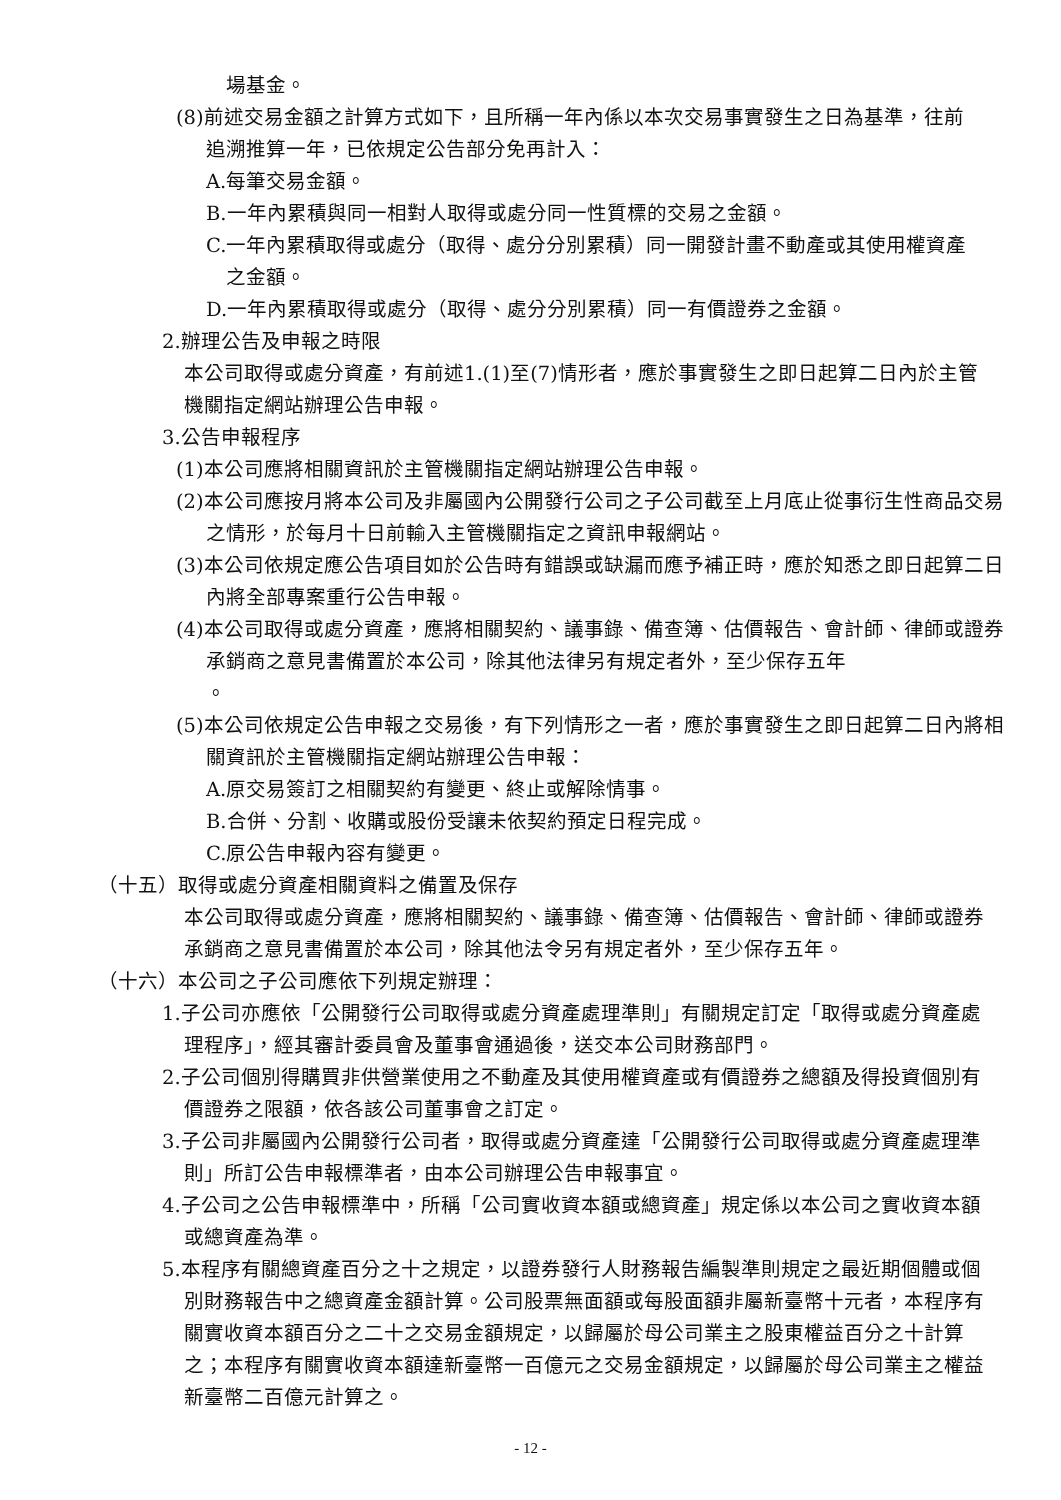場基金。
(8)前述交易金額之計算方式如下，且所稱一年內係以本次交易事實發生之日為基準，往前追溯推算一年，已依規定公告部分免再計入：
A.每筆交易金額。
B.一年內累積與同一相對人取得或處分同一性質標的交易之金額。
C.一年內累積取得或處分（取得、處分分別累積）同一開發計畫不動產或其使用權資產之金額。
D.一年內累積取得或處分（取得、處分分別累積）同一有價證券之金額。
2.辦理公告及申報之時限
本公司取得或處分資產，有前述1.(1)至(7)情形者，應於事實發生之即日起算二日內於主管機關指定網站辦理公告申報。
3.公告申報程序
(1)本公司應將相關資訊於主管機關指定網站辦理公告申報。
(2)本公司應按月將本公司及非屬國內公開發行公司之子公司截至上月底止從事衍生性商品交易之情形，於每月十日前輸入主管機關指定之資訊申報網站。
(3)本公司依規定應公告項目如於公告時有錯誤或缺漏而應予補正時，應於知悉之即日起算二日內將全部專案重行公告申報。
(4)本公司取得或處分資產，應將相關契約、議事錄、備查簿、估價報告、會計師、律師或證券承銷商之意見書備置於本公司，除其他法律另有規定者外，至少保存五年
。
(5)本公司依規定公告申報之交易後，有下列情形之一者，應於事實發生之即日起算二日內將相關資訊於主管機關指定網站辦理公告申報：
A.原交易簽訂之相關契約有變更、終止或解除情事。
B.合併、分割、收購或股份受讓未依契約預定日程完成。
C.原公告申報內容有變更。
（十五）取得或處分資產相關資料之備置及保存
本公司取得或處分資產，應將相關契約、議事錄、備查簿、估價報告、會計師、律師或證券承銷商之意見書備置於本公司，除其他法令另有規定者外，至少保存五年。
（十六）本公司之子公司應依下列規定辦理：
1.子公司亦應依「公開發行公司取得或處分資產處理準則」有關規定訂定「取得或處分資產處理程序」，經其審計委員會及董事會通過後，送交本公司財務部門。
2.子公司個別得購買非供營業使用之不動產及其使用權資產或有價證券之總額及得投資個別有價證券之限額，依各該公司董事會之訂定。
3.子公司非屬國內公開發行公司者，取得或處分資產達「公開發行公司取得或處分資產處理準則」所訂公告申報標準者，由本公司辦理公告申報事宜。
4.子公司之公告申報標準中，所稱「公司實收資本額或總資產」規定係以本公司之實收資本額或總資產為準。
5.本程序有關總資產百分之十之規定，以證券發行人財務報告編製準則規定之最近期個體或個別財務報告中之總資產金額計算。公司股票無面額或每股面額非屬新臺幣十元者，本程序有關實收資本額百分之二十之交易金額規定，以歸屬於母公司業主之股東權益百分之十計算之；本程序有關實收資本額達新臺幣一百億元之交易金額規定，以歸屬於母公司業主之權益新臺幣二百億元計算之。
- 12 -